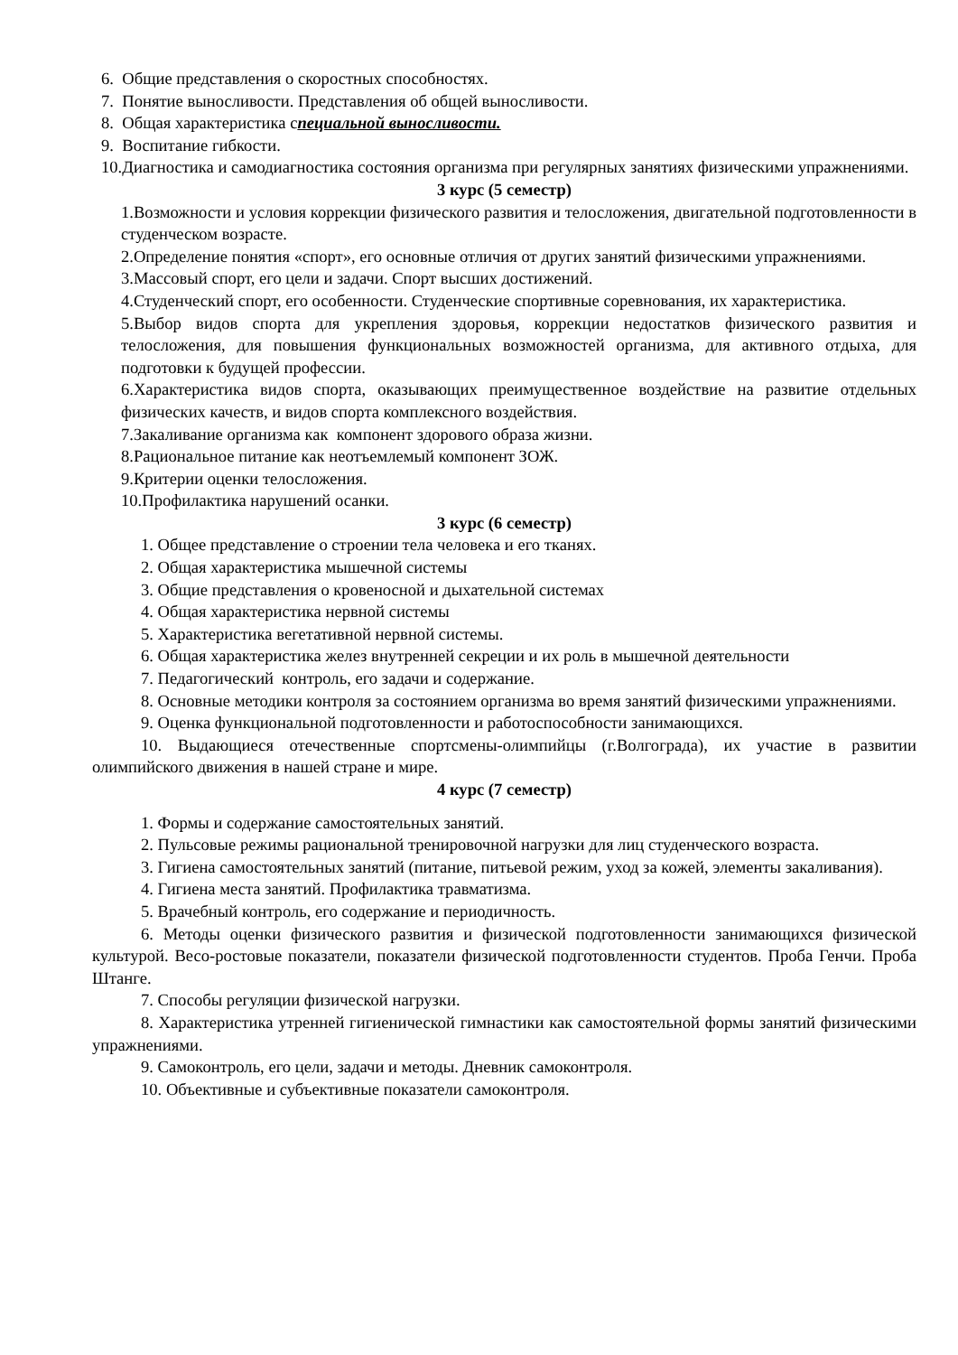6. Общие представления о скоростных способностях.
7. Понятие выносливости. Представления об общей выносливости.
8. Общая характеристика специальной выносливости.
9. Воспитание гибкости.
10.Диагностика и самодиагностика состояния организма при регулярных занятиях физическими упражнениями.
3 курс (5 семестр)
1.Возможности и условия коррекции физического развития и телосложения, двигательной подготовленности в студенческом возрасте.
2.Определение понятия «спорт», его основные отличия от других занятий физическими упражнениями.
3.Массовый спорт, его цели и задачи. Спорт высших достижений.
4.Студенческий спорт, его особенности. Студенческие спортивные соревнования, их характеристика.
5.Выбор видов спорта для укрепления здоровья, коррекции недостатков физического развития и телосложения, для повышения функциональных возможностей организма, для активного отдыха, для подготовки к будущей профессии.
6.Характеристика видов спорта, оказывающих преимущественное воздействие на развитие отдельных физических качеств, и видов спорта комплексного воздействия.
7.Закаливание организма как компонент здорового образа жизни.
8.Рациональное питание как неотъемлемый компонент ЗОЖ.
9.Критерии оценки телосложения.
10.Профилактика нарушений осанки.
3 курс (6 семестр)
1. Общее представление о строении тела человека и его тканях.
2. Общая характеристика мышечной системы
3. Общие представления о кровеносной и дыхательной системах
4. Общая характеристика нервной системы
5. Характеристика вегетативной нервной системы.
6. Общая характеристика желез внутренней секреции и их роль в мышечной деятельности
7. Педагогический контроль, его задачи и содержание.
8. Основные методики контроля за состоянием организма во время занятий физическими упражнениями.
9. Оценка функциональной подготовленности и работоспособности занимающихся.
10. Выдающиеся отечественные спортсмены-олимпийцы (г.Волгограда), их участие в развитии олимпийского движения в нашей стране и мире.
4 курс (7 семестр)
1. Формы и содержание самостоятельных занятий.
2. Пульсовые режимы рациональной тренировочной нагрузки для лиц студенческого возраста.
3. Гигиена самостоятельных занятий (питание, питьевой режим, уход за кожей, элементы закаливания).
4. Гигиена места занятий. Профилактика травматизма.
5. Врачебный контроль, его содержание и периодичность.
6. Методы оценки физического развития и физической подготовленности занимающихся физической культурой. Весо-ростовые показатели, показатели физической подготовленности студентов. Проба Генчи. Проба Штанге.
7. Способы регуляции физической нагрузки.
8. Характеристика утренней гигиенической гимнастики как самостоятельной формы занятий физическими упражнениями.
9. Самоконтроль, его цели, задачи и методы. Дневник самоконтроля.
10. Объективные и субъективные показатели самоконтроля.